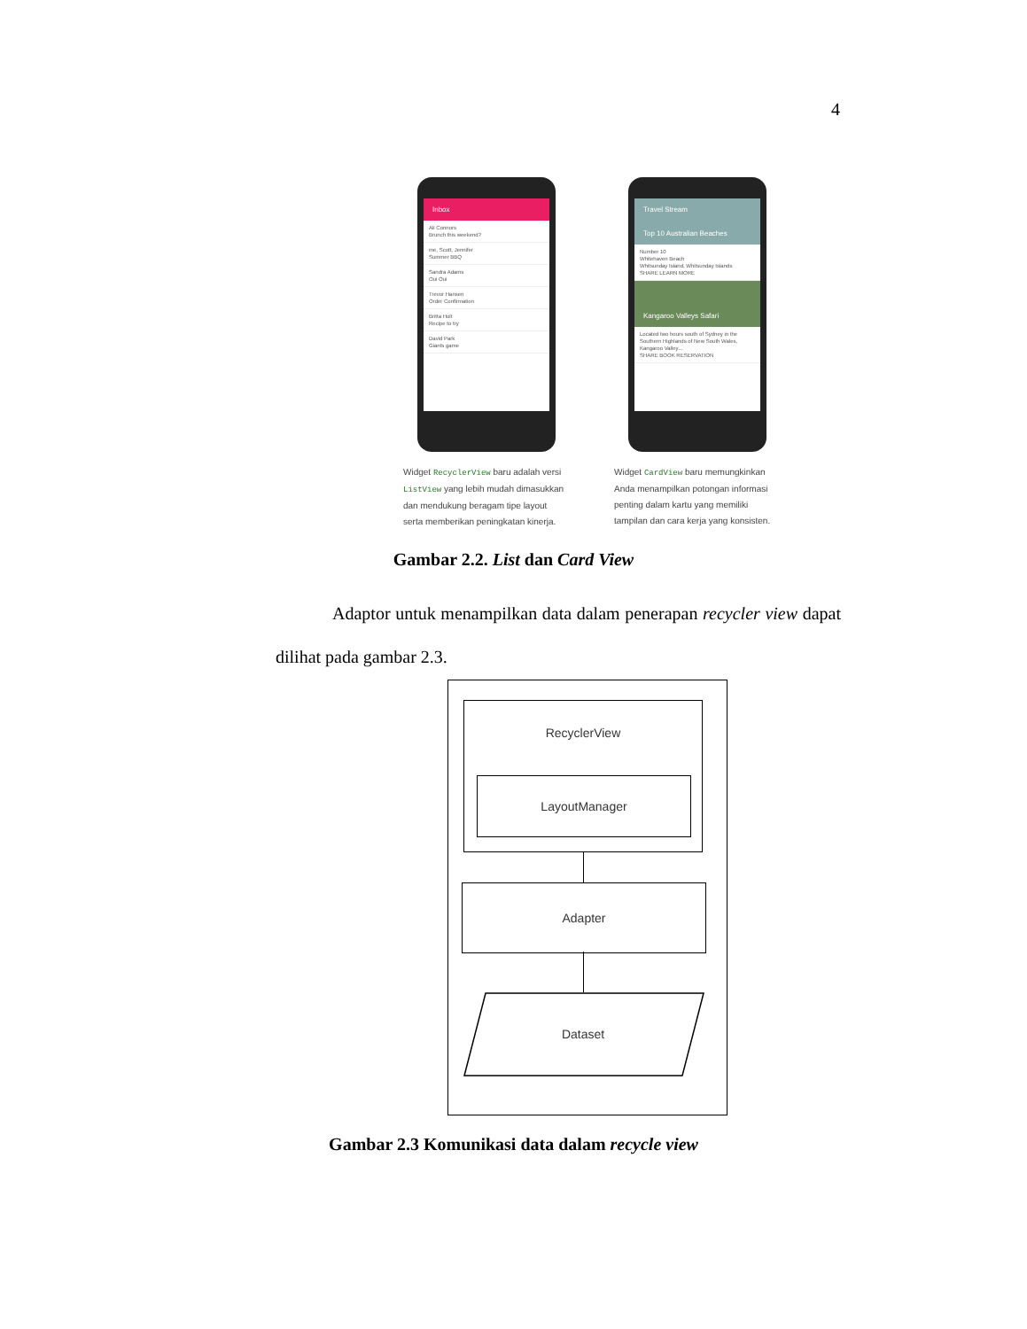4
Inbox
Ali Connors
Brunch this weekend?
me, Scott, Jennifer
Summer BBQ
Sandra Adams
Oui Oui
Trevor Hansen
Order Confirmation
Britta Holt
Recipe to try
David Park
Giants game
Widget RecyclerView baru adalah versi ListView yang lebih mudah dimasukkan dan mendukung beragam tipe layout serta memberikan peningkatan kinerja.
Travel Stream
Top 10 Australian Beaches
Number 10
Whitehaven Beach
Whitsunday Island, Whitsunday Islands
SHARE LEARN MORE
Kangaroo Valleys Safari
Located two hours south of Sydney in the Southern Highlands of New South Wales, Kangaroo Valley...
SHARE BOOK RESERVATION
Widget CardView baru memungkinkan Anda menampilkan potongan informasi penting dalam kartu yang memiliki tampilan dan cara kerja yang konsisten.
Gambar 2.2. List dan Card View
Adaptor untuk menampilkan data dalam penerapan recycler view dapat dilihat pada gambar 2.3.
RecyclerView
LayoutManager
Adapter
Dataset
Gambar 2.3 Komunikasi data dalam recycle view